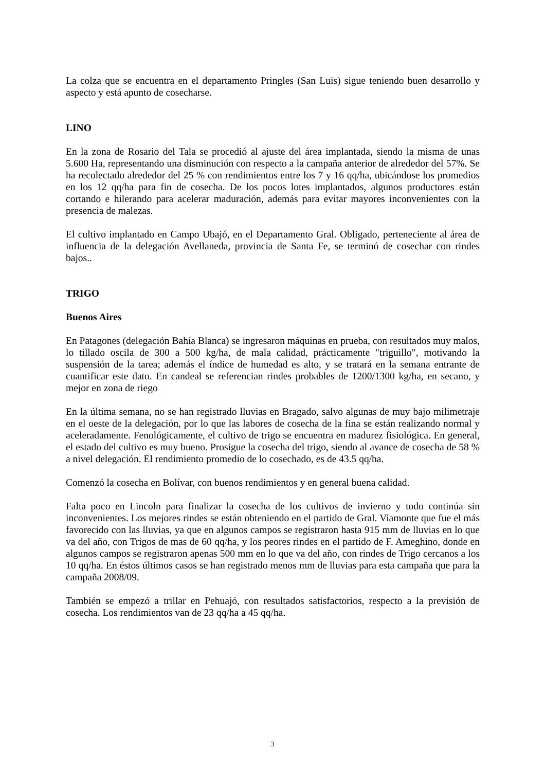La colza que se encuentra en el departamento Pringles (San Luis) sigue teniendo buen desarrollo y aspecto y está apunto de cosecharse.
LINO
En la zona de Rosario del Tala se procedió al ajuste del área implantada, siendo la misma de unas 5.600 Ha, representando una disminución con respecto a la campaña anterior de alrededor del 57%. Se ha recolectado alrededor del 25 % con rendimientos entre los 7 y 16 qq/ha, ubicándose los promedios en los 12 qq/ha para fin de cosecha. De los pocos lotes implantados, algunos productores están cortando e hilerando para acelerar maduración, además para evitar mayores inconvenientes con la presencia de malezas.
El cultivo implantado en Campo Ubajó, en el Departamento Gral. Obligado, perteneciente al área de influencia de la delegación Avellaneda, provincia de Santa Fe, se terminó de cosechar con rindes bajos..
TRIGO
Buenos Aires
En Patagones (delegación Bahía Blanca) se ingresaron máquinas en prueba, con resultados muy malos, lo tillado oscila de 300 a 500 kg/ha, de mala calidad, prácticamente "triguillo", motivando la suspensión de la tarea; además el índice de humedad es alto, y se tratará en la semana entrante de cuantificar este dato. En candeal se referencian rindes probables de 1200/1300 kg/ha, en secano, y mejor en zona de riego
En la última semana, no se han registrado lluvias en Bragado, salvo algunas de muy bajo milimetraje en el oeste de la delegación, por lo que las labores de cosecha de la fina se están realizando normal y aceleradamente. Fenológicamente, el cultivo de trigo se encuentra en madurez fisiológica. En general, el estado del cultivo es muy bueno. Prosigue la cosecha del trigo, siendo al avance de cosecha de 58 % a nivel delegación. El rendimiento promedio de lo cosechado, es de 43.5 qq/ha.
Comenzó la cosecha en Bolívar, con buenos rendimientos y en general buena calidad.
Falta poco en Lincoln para finalizar la cosecha de los cultivos de invierno y todo continúa sin inconvenientes. Los mejores rindes se están obteniendo en el partido de Gral. Viamonte que fue el más favorecido con las lluvias, ya que en algunos campos se registraron hasta 915 mm de lluvias en lo que va del año, con Trigos de mas de 60 qq/ha, y los peores rindes en el partido de F. Ameghino, donde en algunos campos se registraron apenas 500 mm en lo que va del año, con rindes de Trigo cercanos a los 10 qq/ha. En éstos últimos casos se han registrado menos mm de lluvias para esta campaña que para la campaña 2008/09.
También se empezó a trillar en Pehuajó, con resultados satisfactorios, respecto a la previsión de cosecha. Los rendimientos van de 23 qq/ha a 45 qq/ha.
3